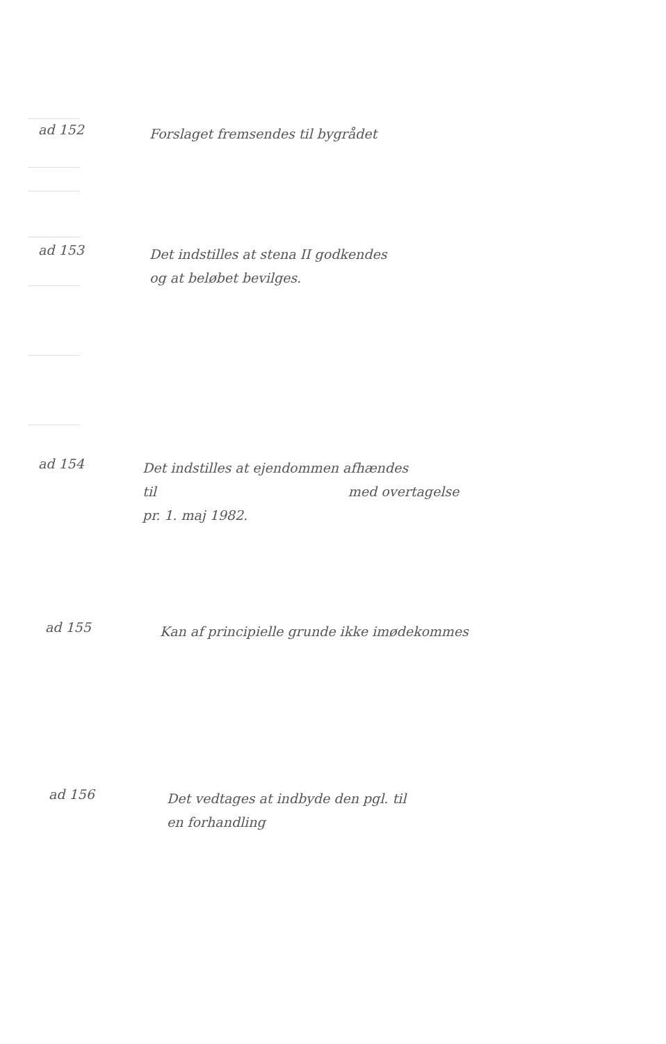ad 152
Forslaget fremsendes til bygrådet
ad 153
Det indstilles at stena II godkendes
og at beløbet bevilges.
ad 154
Det indstilles at ejendommen afhændes
til med overtagelse
pr. 1. maj 1982.
ad 155
Kan af principielle grunde ikke imødekommes
ad 156
Det vedtages at indbyde den pgl. til
en forhandling